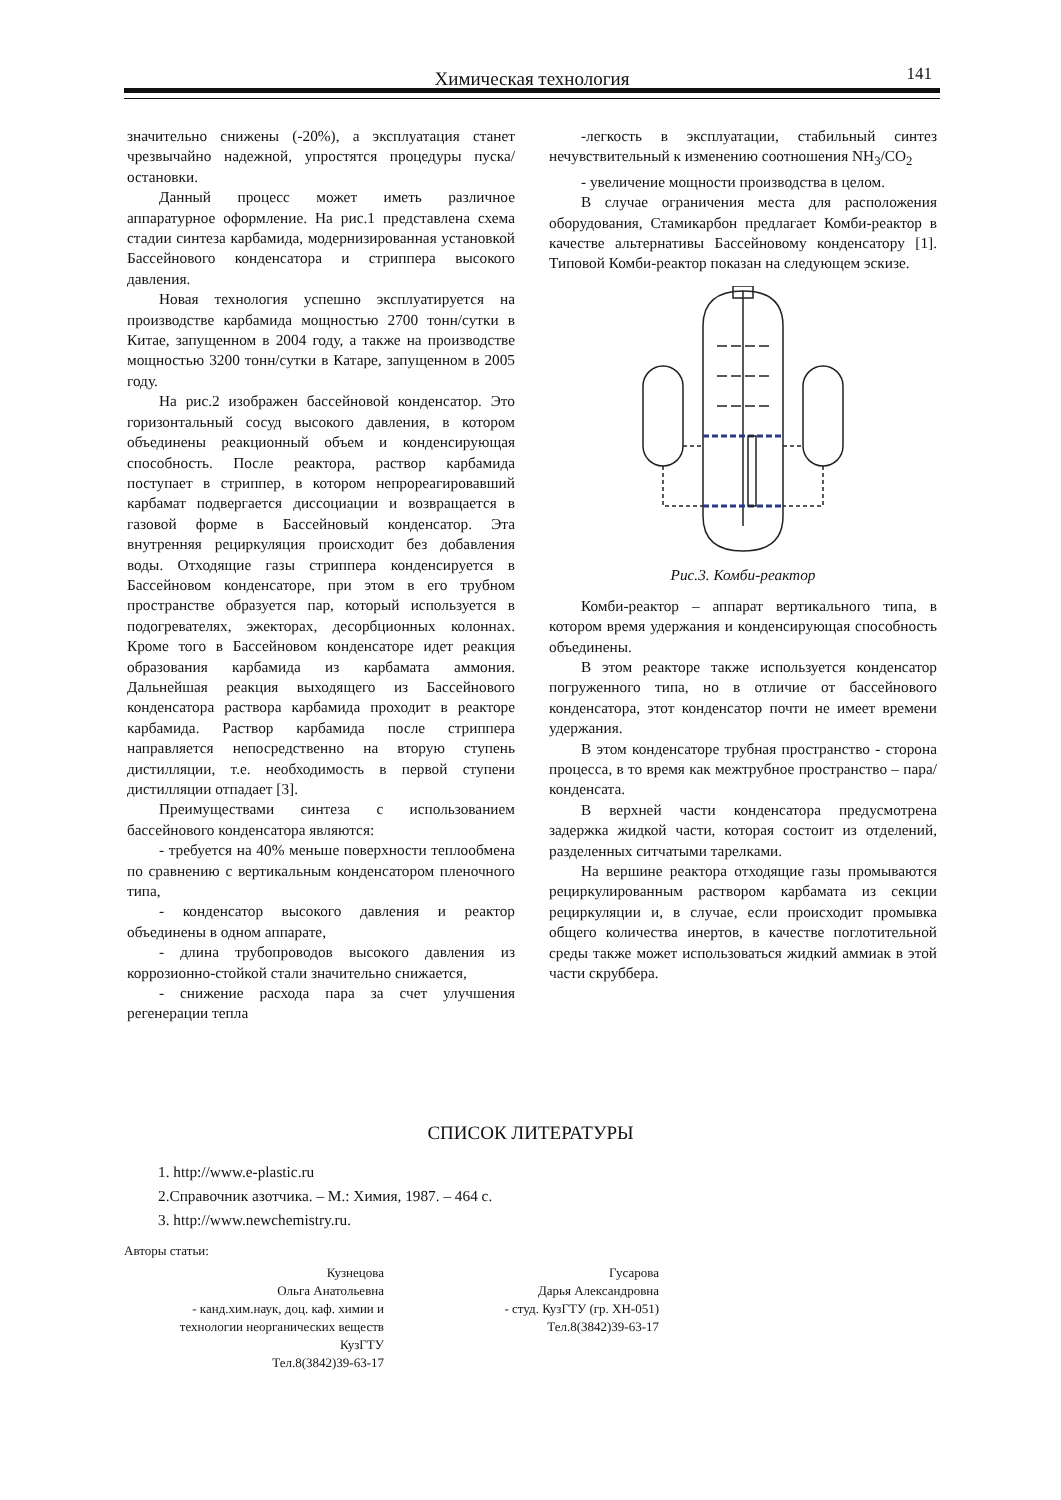Химическая технология 141
значительно снижены (-20%), а эксплуатация станет чрезвычайно надежной, упростятся процедуры пуска/остановки.
Данный процесс может иметь различное аппаратурное оформление. На рис.1 представлена схема стадии синтеза карбамида, модернизированная установкой Бассейнового конденсатора и стриппера высокого давления.
Новая технология успешно эксплуатируется на производстве карбамида мощностью 2700 тонн/сутки в Китае, запущенном в 2004 году, а также на производстве мощностью 3200 тонн/сутки в Катаре, запущенном в 2005 году.
На рис.2 изображен бассейновой конденсатор. Это горизонтальный сосуд высокого давления, в котором объединены реакционный объем и конденсирующая способность. После реактора, раствор карбамида поступает в стриппер, в котором непрореагировавший карбамат подвергается диссоциации и возвращается в газовой форме в Бассейновый конденсатор. Эта внутренняя рециркуляция происходит без добавления воды. Отходящие газы стриппера конденсируется в Бассейновом конденсаторе, при этом в его трубном пространстве образуется пар, который используется в подогревателях, эжекторах, десорбционных колоннах. Кроме того в Бассейновом конденсаторе идет реакция образования карбамида из карбамата аммония. Дальнейшая реакция выходящего из Бассейнового конденсатора раствора карбамида проходит в реакторе карбамида. Раствор карбамида после стриппера направляется непосредственно на вторую ступень дистилляции, т.е. необходимость в первой ступени дистилляции отпадает [3].
Преимуществами синтеза с использованием бассейнового конденсатора являются:
- требуется на 40% меньше поверхности теплообмена по сравнению с вертикальным конденсатором пленочного типа,
- конденсатор высокого давления и реактор объединены в одном аппарате,
- длина трубопроводов высокого давления из коррозионно-стойкой стали значительно снижается,
- снижение расхода пара за счет улучшения регенерации тепла
-легкость в эксплуатации, стабильный синтез нечувствительный к изменению соотношения NH<sub>3</sub>/CO<sub>2</sub>
- увеличение мощности производства в целом.
В случае ограничения места для расположения оборудования, Стамикарбон предлагает Комби-реактор в качестве альтернативы Бассейновому конденсатору [1]. Типовой Комби-реактор показан на следующем эскизе.
Рис.3. Комби-реактор
Комби-реактор – аппарат вертикального типа, в котором время удержания и конденсирующая способность объединены.
В этом реакторе также используется конденсатор погруженного типа, но в отличие от бассейнового конденсатора, этот конденсатор почти не имеет времени удержания.
В этом конденсаторе трубная пространство - сторона процесса, в то время как межтрубное пространство – пара/конденсата.
В верхней части конденсатора предусмотрена задержка жидкой части, которая состоит из отделений, разделенных ситчатыми тарелками.
На вершине реактора отходящие газы промываются рециркулированным раствором карбамата из секции рециркуляции и, в случае, если происходит промывка общего количества инертов, в качестве поглотительной среды также может использоваться жидкий аммиак в этой части скруббера.
СПИСОК ЛИТЕРАТУРЫ
1. http://www.e-plastic.ru
2.Справочник азотчика. – М.: Химия, 1987. – 464 с.
3. http://www.newchemistry.ru.
Авторы статьи:
Кузнецова
Ольга Анатольевна
- канд.хим.наук, доц. каф. химии и технологии неорганических веществ КузГТУ
Тел.8(3842)39-63-17
Гусарова
Дарья Александровна
- студ. КузГТУ (гр. ХН-051)
Тел.8(3842)39-63-17